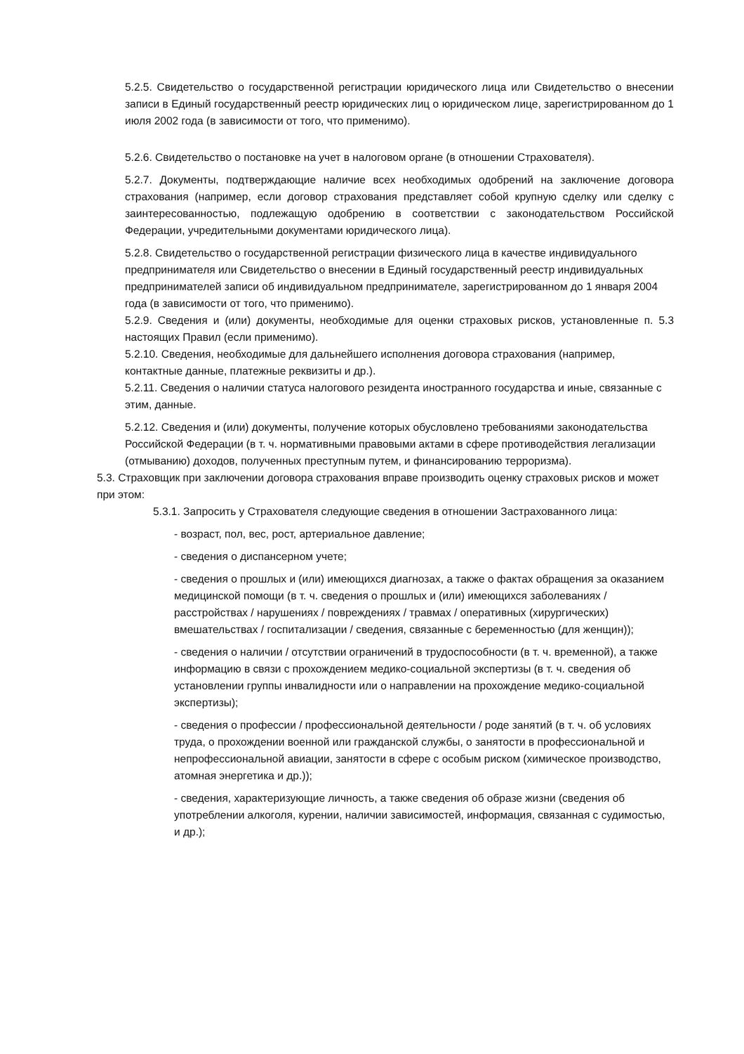5.2.5. Свидетельство о государственной регистрации юридического лица или Свидетельство о внесении записи в Единый государственный реестр юридических лиц о юридическом лице, зарегистрированном до 1 июля 2002 года (в зависимости от того, что применимо).
5.2.6. Свидетельство о постановке на учет в налоговом органе (в отношении Страхователя).
5.2.7. Документы, подтверждающие наличие всех необходимых одобрений на заключение договора страхования (например, если договор страхования представляет собой крупную сделку или сделку с заинтересованностью, подлежащую одобрению в соответствии с законодательством Российской Федерации, учредительными документами юридического лица).
5.2.8. Свидетельство о государственной регистрации физического лица в качестве индивидуального предпринимателя или Свидетельство о внесении в Единый государственный реестр индивидуальных предпринимателей записи об индивидуальном предпринимателе, зарегистрированном до 1 января 2004 года (в зависимости от того, что применимо).
5.2.9. Сведения и (или) документы, необходимые для оценки страховых рисков, установленные п. 5.3 настоящих Правил (если применимо).
5.2.10. Сведения, необходимые для дальнейшего исполнения договора страхования (например, контактные данные, платежные реквизиты и др.).
5.2.11. Сведения о наличии статуса налогового резидента иностранного государства и иные, связанные с этим, данные.
5.2.12. Сведения и (или) документы, получение которых обусловлено требованиями законодательства Российской Федерации (в т. ч. нормативными правовыми актами в сфере противодействия легализации (отмыванию) доходов, полученных преступным путем, и финансированию терроризма).
5.3. Страховщик при заключении договора страхования вправе производить оценку страховых рисков и может при этом:
5.3.1. Запросить у Страхователя следующие сведения в отношении Застрахованного лица:
- возраст, пол, вес, рост, артериальное давление;
- сведения о диспансерном учете;
- сведения о прошлых и (или) имеющихся диагнозах, а также о фактах обращения за оказанием медицинской помощи (в т. ч. сведения о прошлых и (или) имеющихся заболеваниях / расстройствах / нарушениях / повреждениях / травмах / оперативных (хирургических) вмешательствах / госпитализации / сведения, связанные с беременностью (для женщин));
- сведения о наличии / отсутствии ограничений в трудоспособности (в т. ч. временной), а также информацию в связи с прохождением медико-социальной экспертизы (в т. ч. сведения об установлении группы инвалидности или о направлении на прохождение медико-социальной экспертизы);
- сведения о профессии / профессиональной деятельности / роде занятий (в т. ч. об условиях труда, о прохождении военной или гражданской службы, о занятости в профессиональной и непрофессиональной авиации, занятости в сфере с особым риском (химическое производство, атомная энергетика и др.));
- сведения, характеризующие личность, а также сведения об образе жизни (сведения об употреблении алкоголя, курении, наличии зависимостей, информация, связанная с судимостью, и др.);